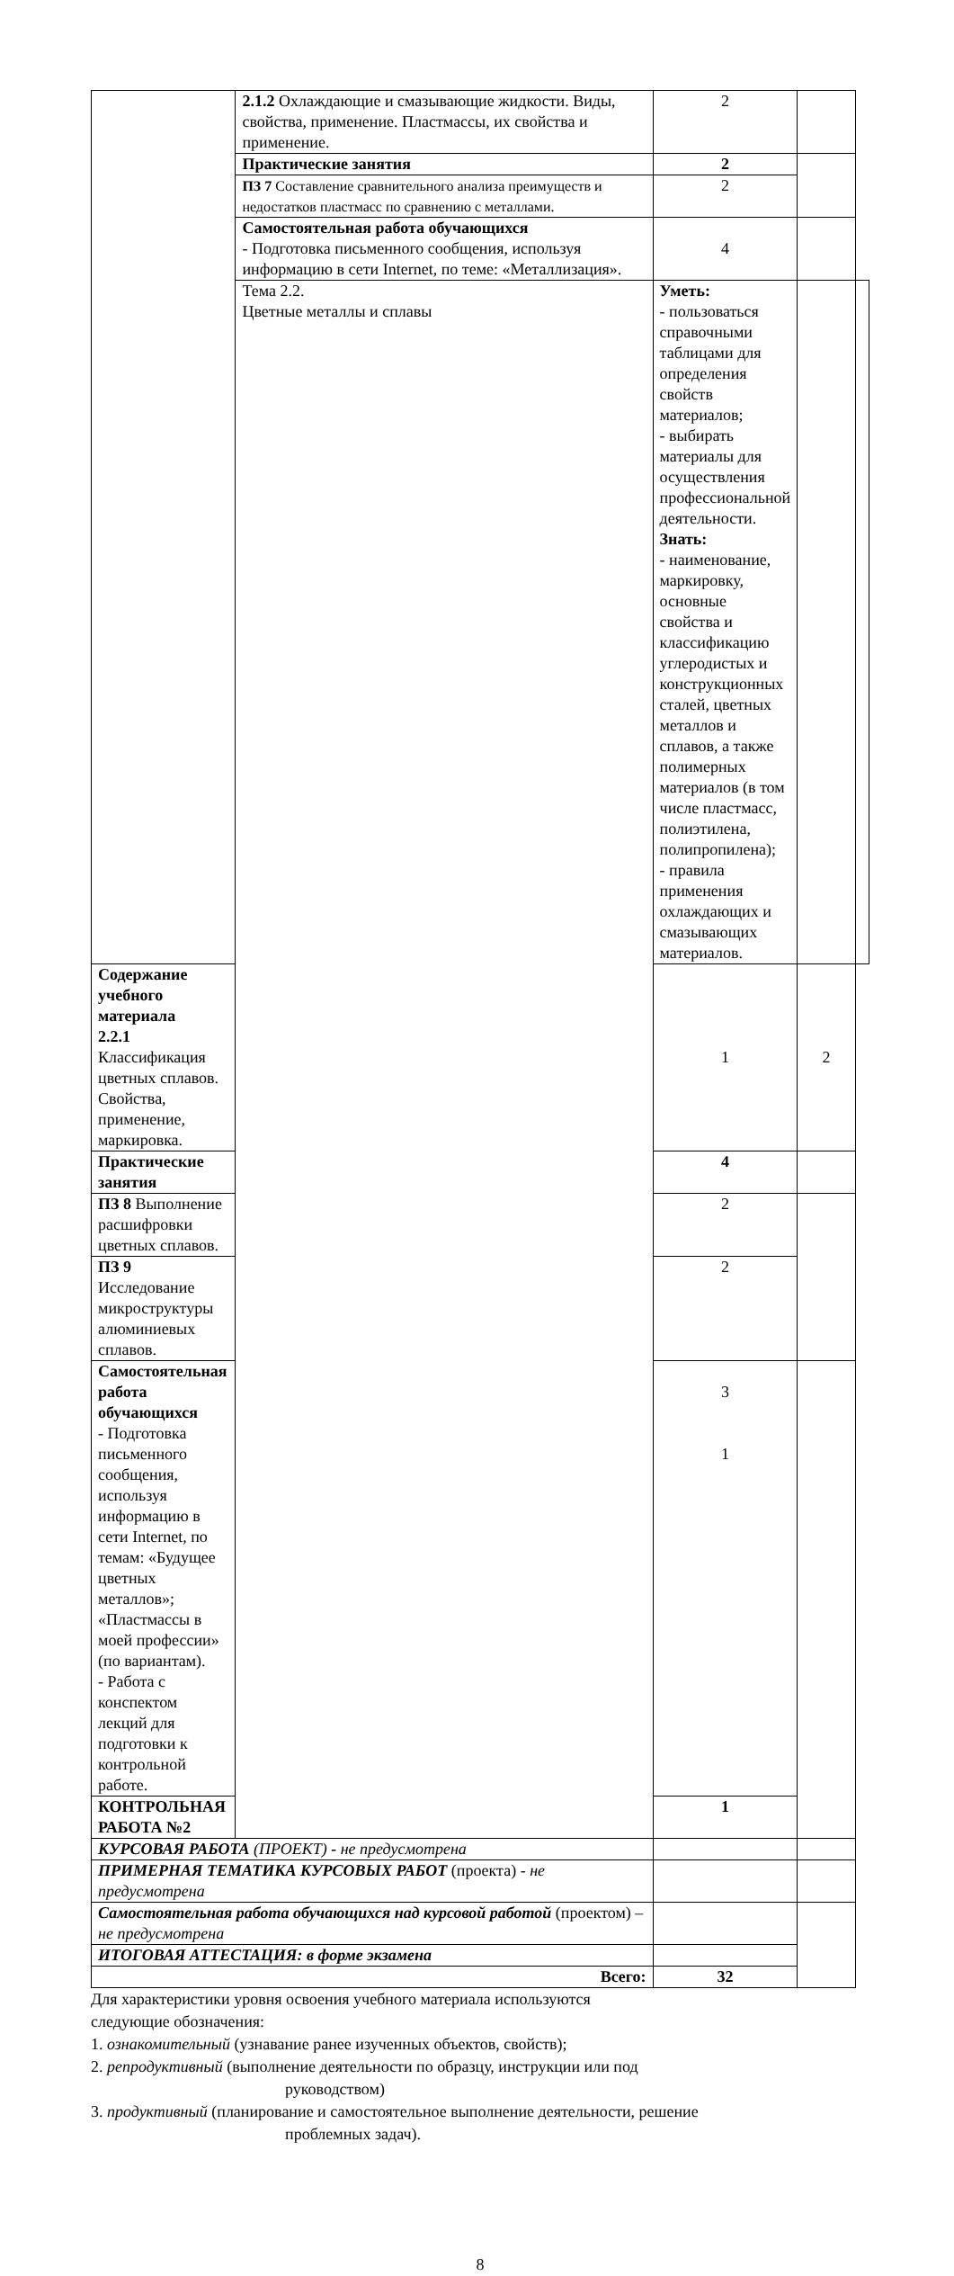| | 2.1.2 Охлаждающие и смазывающие жидкости. Виды, свойства, применение. Пластмассы, их свойства и применение. | 2 | | |
| | Практические занятия | 2 | | |
| | ПЗ 7 Составление сравнительного анализа преимуществ и недостатков пластмасс по сравнению с металлами. | 2 | | |
| | Самостоятельная работа обучающихся - Подготовка письменного сообщения, используя информацию в сети Internet, по теме: «Металлизация». | 4 | | |
| | Тема 2.2. Цветные металлы и сплавы | Уметь: - пользоваться справочными таблицами для определения свойств материалов; - выбирать материалы для осуществления профессиональной деятельности. Знать: - наименование, маркировку, основные свойства и классификацию углеродистых и конструкционных сталей, цветных металлов и сплавов, а также полимерных материалов (в том числе пластмасс, полиэтилена, полипропилена); - правила применения охлаждающих и смазывающих материалов. | | |
| Содержание учебного материала 2.2.1 Классификация цветных сплавов. Свойства, применение, маркировка. | | 1 | 2 | |
| Практические занятия | | 4 | | |
| ПЗ 8 Выполнение расшифровки цветных сплавов. | | 2 | | |
| ПЗ 9 Исследование микроструктуры алюминиевых сплавов. | | 2 | | |
| Самостоятельная работа обучающихся - Подготовка письменного сообщения, используя информацию в сети Internet, по темам: «Будущее цветных металлов»; «Пластмассы в моей профессии» (по вариантам). - Работа с конспектом лекций для подготовки к контрольной работе. | | 3 1 | | |
| КОНТРОЛЬНАЯ РАБОТА №2 | | 1 | | |
| КУРСОВАЯ РАБОТА (ПРОЕКТ) - не предусмотрена | | | | |
| ПРИМЕРНАЯ ТЕМАТИКА КУРСОВЫХ РАБОТ (проекта) - не предусмотрена | | | | |
| Самостоятельная работа обучающихся над курсовой работой (проектом) – не предусмотрена | | | | |
| ИТОГОВАЯ АТТЕСТАЦИЯ: в форме экзамена | | | | |
| Всего: | | 32 | | |
Для характеристики уровня освоения учебного материала используются
следующие обозначения:
1. ознакомительный (узнавание ранее изученных объектов, свойств);
2. репродуктивный (выполнение деятельности по образцу, инструкции или под
руководством)
3. продуктивный (планирование и самостоятельное выполнение деятельности, решение
проблемных задач).
8